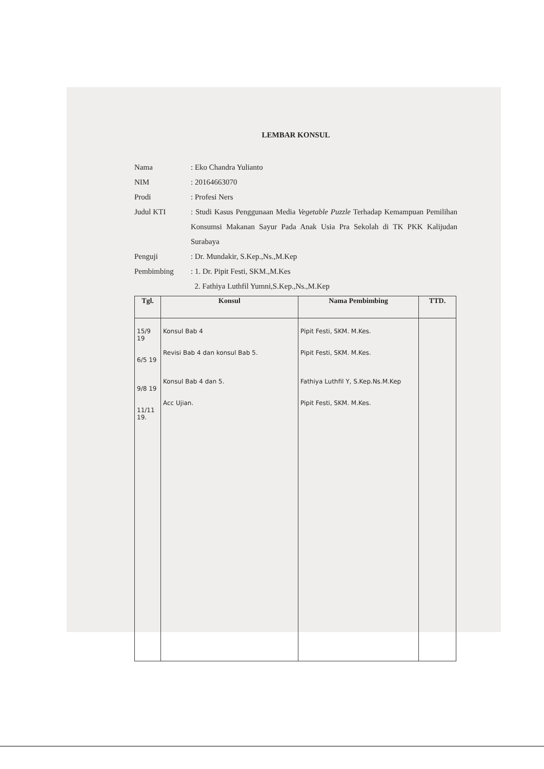LEMBAR KONSUL
Nama : Eko Chandra Yulianto
NIM : 20164663070
Prodi : Profesi Ners
Judul KTI : Studi Kasus Penggunaan Media Vegetable Puzzle Terhadap Kemampuan Pemilihan Konsumsi Makanan Sayur Pada Anak Usia Pra Sekolah di TK PKK Kalijudan Surabaya
Penguji : Dr. Mundakir, S.Kep.,Ns.,M.Kep
Pembimbing : 1. Dr. Pipit Festi, SKM.,M.Kes
2. Fathiya Luthfil Yumni,S.Kep.,Ns.,M.Kep
| Tgl. | Konsul | Nama Pembimbing | TTD. |
| --- | --- | --- | --- |
| 15/9 19 6/5 19 9/8 19 11/11 19. | Konsul Bab 4 Revisi Bab 4 dan konsul Bab 5. Konsul Bab 4 dan 5. Acc Ujian. | Pipit Festi, SKM. M.Kes. Pipit Festi, SKM. M.Kes. Fathiya Luthfil Y, S.Kep.Ns.M.Kep Pipit Festi, SKM. M.Kes. | |